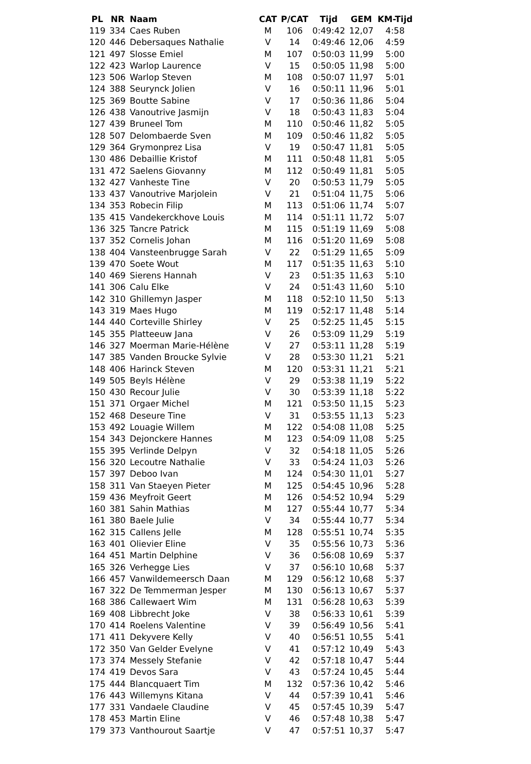| PL | NR | Naam | CAT | P/CAT | Tijd | GEM | KM-Tijd |
| --- | --- | --- | --- | --- | --- | --- | --- |
| 119 | 334 | Caes Ruben | M | 106 | 0:49:42 | 12,07 | 4:58 |
| 120 | 446 | Debersaques Nathalie | V | 14 | 0:49:46 | 12,06 | 4:59 |
| 121 | 497 | Slosse Emiel | M | 107 | 0:50:03 | 11,99 | 5:00 |
| 122 | 423 | Warlop Laurence | V | 15 | 0:50:05 | 11,98 | 5:00 |
| 123 | 506 | Warlop Steven | M | 108 | 0:50:07 | 11,97 | 5:01 |
| 124 | 388 | Seurynck Jolien | V | 16 | 0:50:11 | 11,96 | 5:01 |
| 125 | 369 | Boutte Sabine | V | 17 | 0:50:36 | 11,86 | 5:04 |
| 126 | 438 | Vanoutrive Jasmijn | V | 18 | 0:50:43 | 11,83 | 5:04 |
| 127 | 439 | Bruneel Tom | M | 110 | 0:50:46 | 11,82 | 5:05 |
| 128 | 507 | Delombaerde Sven | M | 109 | 0:50:46 | 11,82 | 5:05 |
| 129 | 364 | Grymonprez Lisa | V | 19 | 0:50:47 | 11,81 | 5:05 |
| 130 | 486 | Debaillie Kristof | M | 111 | 0:50:48 | 11,81 | 5:05 |
| 131 | 472 | Saelens Giovanny | M | 112 | 0:50:49 | 11,81 | 5:05 |
| 132 | 427 | Vanheste Tine | V | 20 | 0:50:53 | 11,79 | 5:05 |
| 133 | 437 | Vanoutrive Marjolein | V | 21 | 0:51:04 | 11,75 | 5:06 |
| 134 | 353 | Robecin Filip | M | 113 | 0:51:06 | 11,74 | 5:07 |
| 135 | 415 | Vandekerckhove Louis | M | 114 | 0:51:11 | 11,72 | 5:07 |
| 136 | 325 | Tancre Patrick | M | 115 | 0:51:19 | 11,69 | 5:08 |
| 137 | 352 | Cornelis Johan | M | 116 | 0:51:20 | 11,69 | 5:08 |
| 138 | 404 | Vansteenbrugge Sarah | V | 22 | 0:51:29 | 11,65 | 5:09 |
| 139 | 470 | Soete Wout | M | 117 | 0:51:35 | 11,63 | 5:10 |
| 140 | 469 | Sierens Hannah | V | 23 | 0:51:35 | 11,63 | 5:10 |
| 141 | 306 | Calu Elke | V | 24 | 0:51:43 | 11,60 | 5:10 |
| 142 | 310 | Ghillemyn Jasper | M | 118 | 0:52:10 | 11,50 | 5:13 |
| 143 | 319 | Maes Hugo | M | 119 | 0:52:17 | 11,48 | 5:14 |
| 144 | 440 | Corteville Shirley | V | 25 | 0:52:25 | 11,45 | 5:15 |
| 145 | 355 | Platteeuw Jana | V | 26 | 0:53:09 | 11,29 | 5:19 |
| 146 | 327 | Moerman Marie-Hélène | V | 27 | 0:53:11 | 11,28 | 5:19 |
| 147 | 385 | Vanden Broucke Sylvie | V | 28 | 0:53:30 | 11,21 | 5:21 |
| 148 | 406 | Harinck Steven | M | 120 | 0:53:31 | 11,21 | 5:21 |
| 149 | 505 | Beyls Hélène | V | 29 | 0:53:38 | 11,19 | 5:22 |
| 150 | 430 | Recour Julie | V | 30 | 0:53:39 | 11,18 | 5:22 |
| 151 | 371 | Orgaer Michel | M | 121 | 0:53:50 | 11,15 | 5:23 |
| 152 | 468 | Deseure Tine | V | 31 | 0:53:55 | 11,13 | 5:23 |
| 153 | 492 | Louagie Willem | M | 122 | 0:54:08 | 11,08 | 5:25 |
| 154 | 343 | Dejonckere Hannes | M | 123 | 0:54:09 | 11,08 | 5:25 |
| 155 | 395 | Verlinde Delpyn | V | 32 | 0:54:18 | 11,05 | 5:26 |
| 156 | 320 | Lecoutre Nathalie | V | 33 | 0:54:24 | 11,03 | 5:26 |
| 157 | 397 | Deboo Ivan | M | 124 | 0:54:30 | 11,01 | 5:27 |
| 158 | 311 | Van Staeyen Pieter | M | 125 | 0:54:45 | 10,96 | 5:28 |
| 159 | 436 | Meyfroit Geert | M | 126 | 0:54:52 | 10,94 | 5:29 |
| 160 | 381 | Sahin Mathias | M | 127 | 0:55:44 | 10,77 | 5:34 |
| 161 | 380 | Baele Julie | V | 34 | 0:55:44 | 10,77 | 5:34 |
| 162 | 315 | Callens Jelle | M | 128 | 0:55:51 | 10,74 | 5:35 |
| 163 | 401 | Olievier Eline | V | 35 | 0:55:56 | 10,73 | 5:36 |
| 164 | 451 | Martin Delphine | V | 36 | 0:56:08 | 10,69 | 5:37 |
| 165 | 326 | Verhegge Lies | V | 37 | 0:56:10 | 10,68 | 5:37 |
| 166 | 457 | Vanwildemeersch Daan | M | 129 | 0:56:12 | 10,68 | 5:37 |
| 167 | 322 | De Temmerman Jesper | M | 130 | 0:56:13 | 10,67 | 5:37 |
| 168 | 386 | Callewaert Wim | M | 131 | 0:56:28 | 10,63 | 5:39 |
| 169 | 408 | Libbrecht Joke | V | 38 | 0:56:33 | 10,61 | 5:39 |
| 170 | 414 | Roelens Valentine | V | 39 | 0:56:49 | 10,56 | 5:41 |
| 171 | 411 | Dekyvere Kelly | V | 40 | 0:56:51 | 10,55 | 5:41 |
| 172 | 350 | Van Gelder Evelyne | V | 41 | 0:57:12 | 10,49 | 5:43 |
| 173 | 374 | Messely Stefanie | V | 42 | 0:57:18 | 10,47 | 5:44 |
| 174 | 419 | Devos Sara | V | 43 | 0:57:24 | 10,45 | 5:44 |
| 175 | 444 | Blancquaert Tim | M | 132 | 0:57:36 | 10,42 | 5:46 |
| 176 | 443 | Willemyns Kitana | V | 44 | 0:57:39 | 10,41 | 5:46 |
| 177 | 331 | Vandaele Claudine | V | 45 | 0:57:45 | 10,39 | 5:47 |
| 178 | 453 | Martin Eline | V | 46 | 0:57:48 | 10,38 | 5:47 |
| 179 | 373 | Vanthourout Saartje | V | 47 | 0:57:51 | 10,37 | 5:47 |